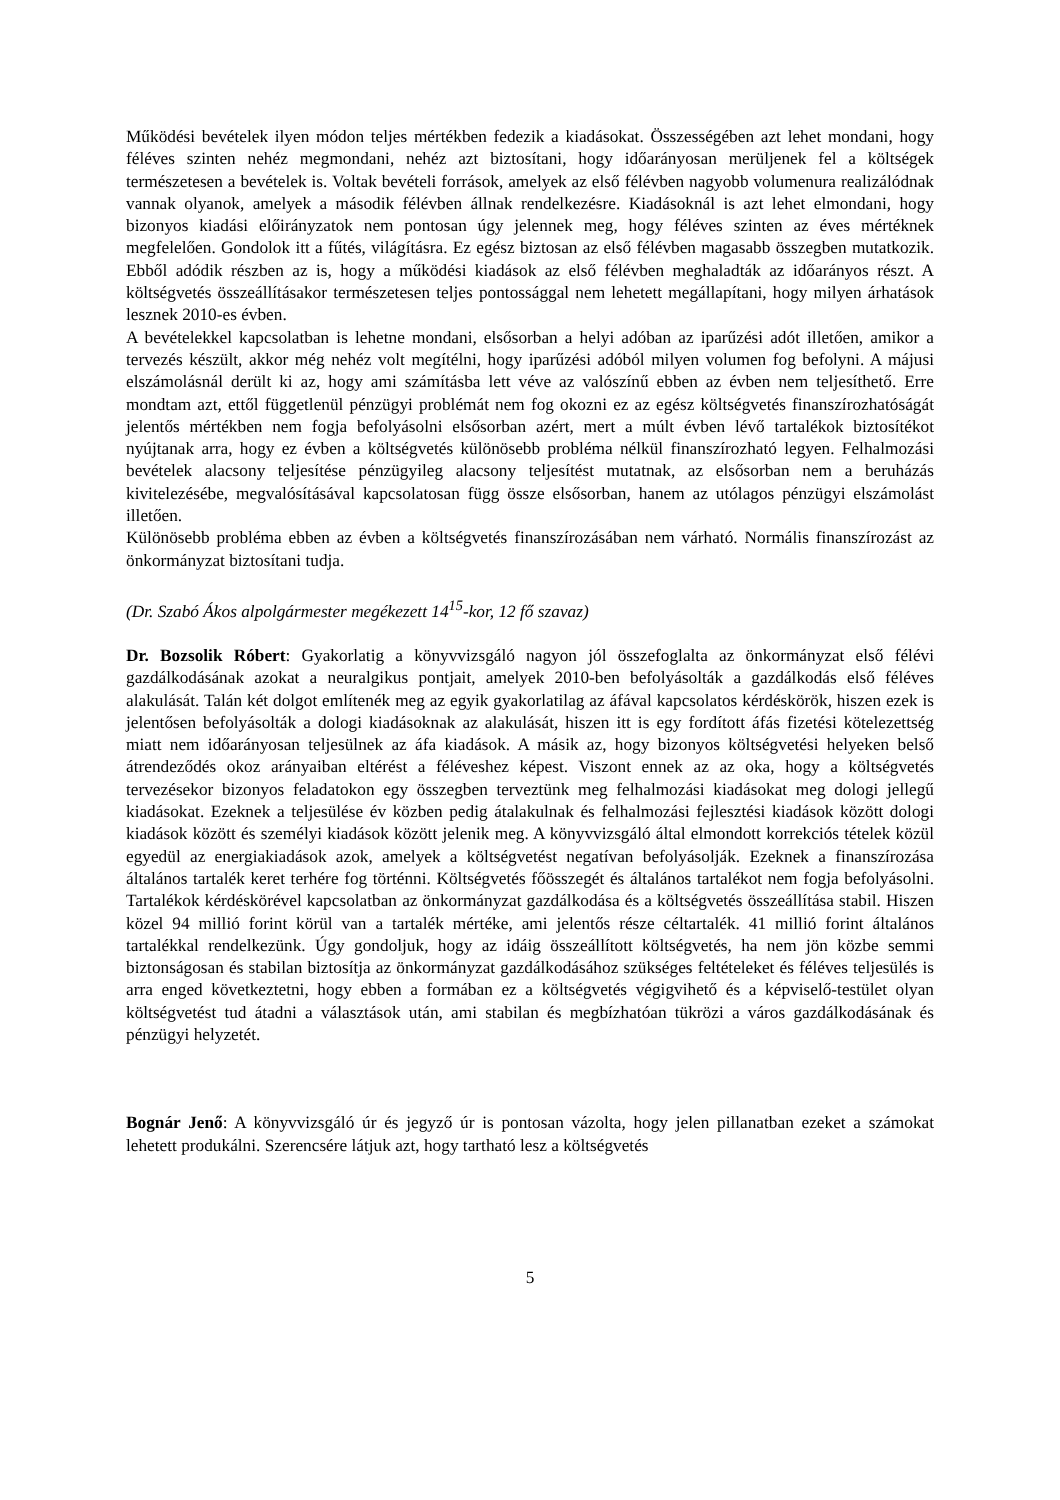Működési bevételek ilyen módon teljes mértékben fedezik a kiadásokat. Összességében azt lehet mondani, hogy féléves szinten nehéz megmondani, nehéz azt biztosítani, hogy időarányosan merüljenek fel a költségek természetesen a bevételek is. Voltak bevételi források, amelyek az első félévben nagyobb volumenura realizálódnak vannak olyanok, amelyek a második félévben állnak rendelkezésre. Kiadásoknál is azt lehet elmondani, hogy bizonyos kiadási előirányzatok nem pontosan úgy jelennek meg, hogy féléves szinten az éves mértéknek megfelelően. Gondolok itt a fűtés, világításra. Ez egész biztosan az első félévben magasabb összegben mutatkozik. Ebből adódik részben az is, hogy a működési kiadások az első félévben meghaladták az időarányos részt. A költségvetés összeállításakor természetesen teljes pontossággal nem lehetett megállapítani, hogy milyen árhatások lesznek 2010-es évben.
A bevételekkel kapcsolatban is lehetne mondani, elsősorban a helyi adóban az iparűzési adót illetően, amikor a tervezés készült, akkor még nehéz volt megítélni, hogy iparűzési adóból milyen volumen fog befolyni. A májusi elszámolásnál derült ki az, hogy ami számításba lett véve az valószínű ebben az évben nem teljesíthető. Erre mondtam azt, ettől függetlenül pénzügyi problémát nem fog okozni ez az egész költségvetés finanszírozhatóságát jelentős mértékben nem fogja befolyásolni elsősorban azért, mert a múlt évben lévő tartalékok biztosítékot nyújtanak arra, hogy ez évben a költségvetés különösebb probléma nélkül finanszírozható legyen. Felhalmozási bevételek alacsony teljesítése pénzügyileg alacsony teljesítést mutatnak, az elsősorban nem a beruházás kivitelezésébe, megvalósításával kapcsolatosan függ össze elsősorban, hanem az utólagos pénzügyi elszámolást illetően.
Különösebb probléma ebben az évben a költségvetés finanszírozásában nem várható. Normális finanszírozást az önkormányzat biztosítani tudja.
(Dr. Szabó Ákos alpolgármester megékezett 14<sup>15</sup>-kor, 12 fő szavaz)
Dr. Bozsolik Róbert: Gyakorlatig a könyvvizsgáló nagyon jól összefoglalta az önkormányzat első félévi gazdálkodásának azokat a neuralgikus pontjait, amelyek 2010-ben befolyásolták a gazdálkodás első féléves alakulását. Talán két dolgot említenék meg az egyik gyakorlatilag az áfával kapcsolatos kérdéskörök, hiszen ezek is jelentősen befolyásolták a dologi kiadásoknak az alakulását, hiszen itt is egy fordított áfás fizetési kötelezettség miatt nem időarányosan teljesülnek az áfa kiadások. A másik az, hogy bizonyos költségvetési helyeken belső átrendeződés okoz arányaiban eltérést a féléveshez képest. Viszont ennek az az oka, hogy a költségvetés tervezésekor bizonyos feladatokon egy összegben terveztünk meg felhalmozási kiadásokat meg dologi jellegű kiadásokat. Ezeknek a teljesülése év közben pedig átalakulnak és felhalmozási fejlesztési kiadások között dologi kiadások között és személyi kiadások között jelenik meg. A könyvvizsgáló által elmondott korrekciós tételek közül egyedül az energiakiadások azok, amelyek a költségvetést negatívan befolyásolják. Ezeknek a finanszírozása általános tartalék keret terhére fog történni. Költségvetés főösszegét és általános tartalékot nem fogja befolyásolni. Tartalékok kérdéskörével kapcsolatban az önkormányzat gazdálkodása és a költségvetés összeállítása stabil. Hiszen közel 94 millió forint körül van a tartalék mértéke, ami jelentős része céltartalék. 41 millió forint általános tartalékkal rendelkezünk. Úgy gondoljuk, hogy az idáig összeállított költségvetés, ha nem jön közbe semmi biztonságosan és stabilan biztosítja az önkormányzat gazdálkodásához szükséges feltételeket és féléves teljesülés is arra enged következtetni, hogy ebben a formában ez a költségvetés végigvihető és a képviselő-testület olyan költségvetést tud átadni a választások után, ami stabilan és megbízhatóan tükrözi a város gazdálkodásának és pénzügyi helyzetét.
Bognár Jenő: A könyvvizsgáló úr és jegyző úr is pontosan vázolta, hogy jelen pillanatban ezeket a számokat lehetett produkálni. Szerencsére látjuk azt, hogy tartható lesz a költségvetés
5